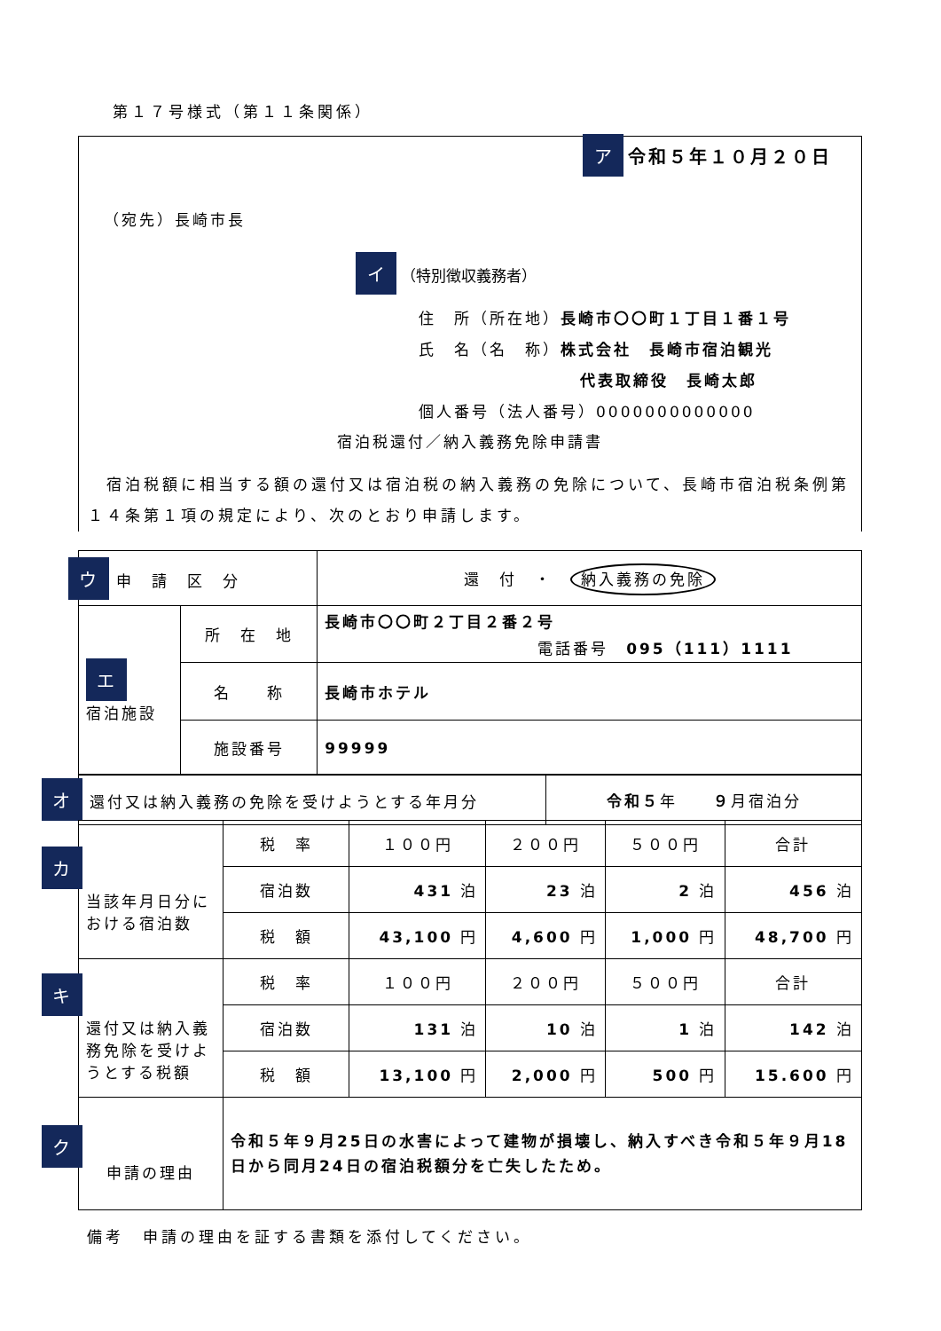第１７号様式（第１１条関係）
ア 令和５年１０月２０日
（宛先）長崎市長
イ （特別徴収義務者）
住　所（所在地）長崎市〇〇町１丁目１番１号
氏　名（名　称）株式会社　長崎市宿泊観光
代表取締役　長崎太郎
個人番号（法人番号）0000000000000
宿泊税還付／納入義務免除申請書
　宿泊税額に相当する額の還付又は宿泊税の納入義務の免除について、長崎市宿泊税条例第１４条第１項の規定により、次のとおり申請します。
| ウ 申 請 区 分 | | 還 付 ・ 納入義務の免除 |
| エ 宿泊施設 | 所 在 地 | 長崎市〇〇町２丁目２番２号 電話番号 095（111）1111 |
| | 名 称 | 長崎市ホテル |
| | 施設番号 | 99999 |
| オ 還付又は納入義務の免除を受けようとする年月分 | 令和５ 年 ９ 月宿泊分 |
| カ 当該年月日分における宿泊数 | 税 率 | １００円 | ２００円 | ５００円 | 合計 |
| | 宿泊数 | 431 泊 | 23 泊 | 2 泊 | 456 泊 |
| | 税 額 | 43,100 円 | 4,600 円 | 1,000 円 | 48,700 円 |
| キ 還付又は納入義務免除を受けようとする税額 | 税 率 | １００円 | ２００円 | ５００円 | 合計 |
| | 宿泊数 | 131 泊 | 10 泊 | 1 泊 | 142 泊 |
| | 税 額 | 13,100 円 | 2,000 円 | 500 円 | 15.600 円 |
| ク 申請の理由 | 令和５年９月25日の水害によって建物が損壊し、納入すべき令和５年９月18日から同月24日の宿泊税額分を亡失したため。 | | | | |
備考　申請の理由を証する書類を添付してください。